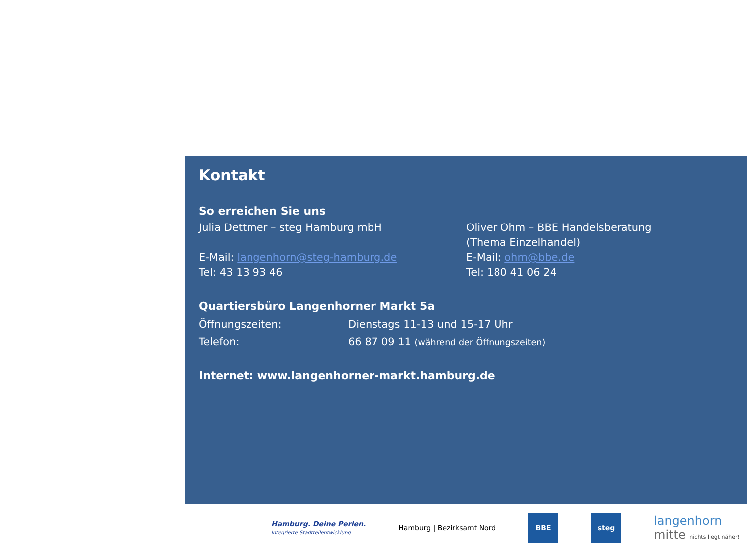Kontakt
So erreichen Sie uns
Julia Dettmer – steg Hamburg mbH
E-Mail: langenhorn@steg-hamburg.de
Tel: 43 13 93 46
Oliver Ohm – BBE Handelsberatung
(Thema Einzelhandel)
E-Mail: ohm@bbe.de
Tel: 180 41 06 24
Quartiersbüro Langenhorner Markt 5a
Öffnungszeiten: Dienstags 11-13 und 15-17 Uhr
Telefon: 66 87 09 11 (während der Öffnungszeiten)
Internet: www.langenhorner-markt.hamburg.de
Hamburg. Deine Perlen.
Integrierte Stadtteilentwicklung
Hamburg | Bezirksamt Nord
BBE steg
langenhorn
mitte nichts liegt näher!